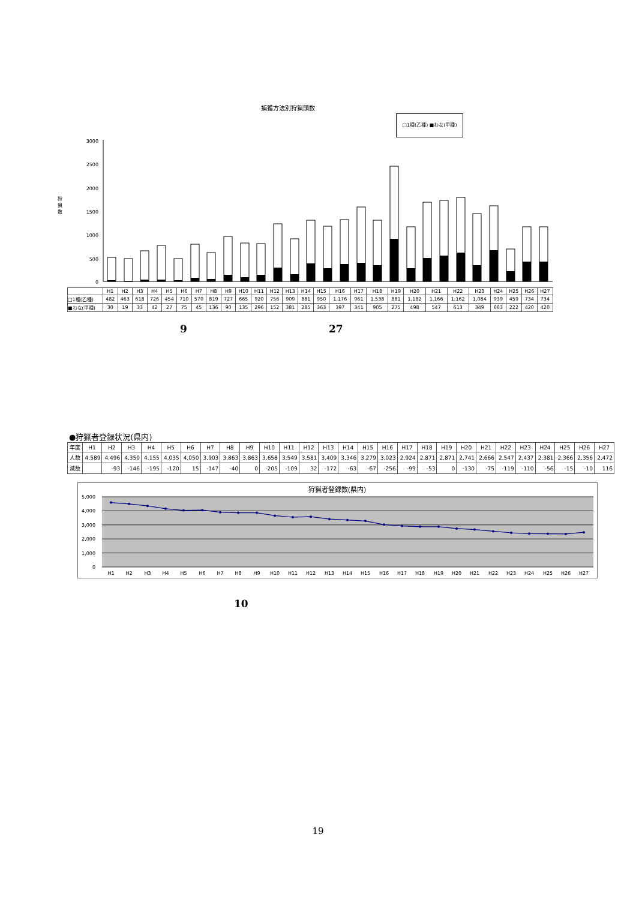捕獲方法別狩猟頭数
□1種(乙種) ■わな(甲種)
3000
2500
2000
1500
1000
500
0
狩
猟
数
| | H1 | H2 | H3 | H4 | H5 | H6 | H7 | H8 | H9 | H10 | H11 | H12 | H13 | H14 | H15 | H16 | H17 | H18 | H19 | H20 | H21 | H22 | H23 | H24 | H25 | H26 | H27 |
| --- | --- | --- | --- | --- | --- | --- | --- | --- | --- | --- | --- | --- | --- | --- | --- | --- | --- | --- | --- | --- | --- | --- | --- | --- | --- | --- | --- |
| □1種(乙種) | 482 | 463 | 618 | 726 | 454 | 710 | 570 | 819 | 727 | 665 | 920 | 756 | 909 | 881 | 950 | 1,176 | 961 | 1,538 | 881 | 1,182 | 1,166 | 1,162 | 1,084 | 939 | 459 | 734 | 734 |
| ■わな(甲種) | 30 | 19 | 33 | 42 | 27 | 75 | 45 | 136 | 90 | 135 | 296 | 152 | 381 | 285 | 363 | 397 | 341 | 905 | 275 | 498 | 547 | 613 | 349 | 663 | 222 | 420 | 420 |
9 27
●狩猟者登録状況(県内)
| 年度 | H1 | H2 | H3 | H4 | H5 | H6 | H7 | H8 | H9 | H10 | H11 | H12 | H13 | H14 | H15 | H16 | H17 | H18 | H19 | H20 | H21 | H22 | H23 | H24 | H25 | H26 | H27 |
| --- | --- | --- | --- | --- | --- | --- | --- | --- | --- | --- | --- | --- | --- | --- | --- | --- | --- | --- | --- | --- | --- | --- | --- | --- | --- | --- | --- |
| 人数 | 4,589 | 4,496 | 4,350 | 4,155 | 4,035 | 4,050 | 3,903 | 3,863 | 3,863 | 3,658 | 3,549 | 3,581 | 3,409 | 3,346 | 3,279 | 3,023 | 2,924 | 2,871 | 2,871 | 2,741 | 2,666 | 2,547 | 2,437 | 2,381 | 2,366 | 2,356 | 2,472 |
| 減数 | | -93 | -146 | -195 | -120 | 15 | -147 | -40 | 0 | -205 | -109 | 32 | -172 | -63 | -67 | -256 | -99 | -53 | 0 | -130 | -75 | -119 | -110 | -56 | -15 | -10 | 116 |
狩猟者登録数(県内)
5,000
4,000
3,000
2,000
1,000
0
H1
H2
H3
H4
H5
H6
H7
H8
H9
H10
H11
H12
H13
H14
H15
H16
H17
H18
H19
H20
H21
H22
H23
H24
H25
H26
H27
10
19